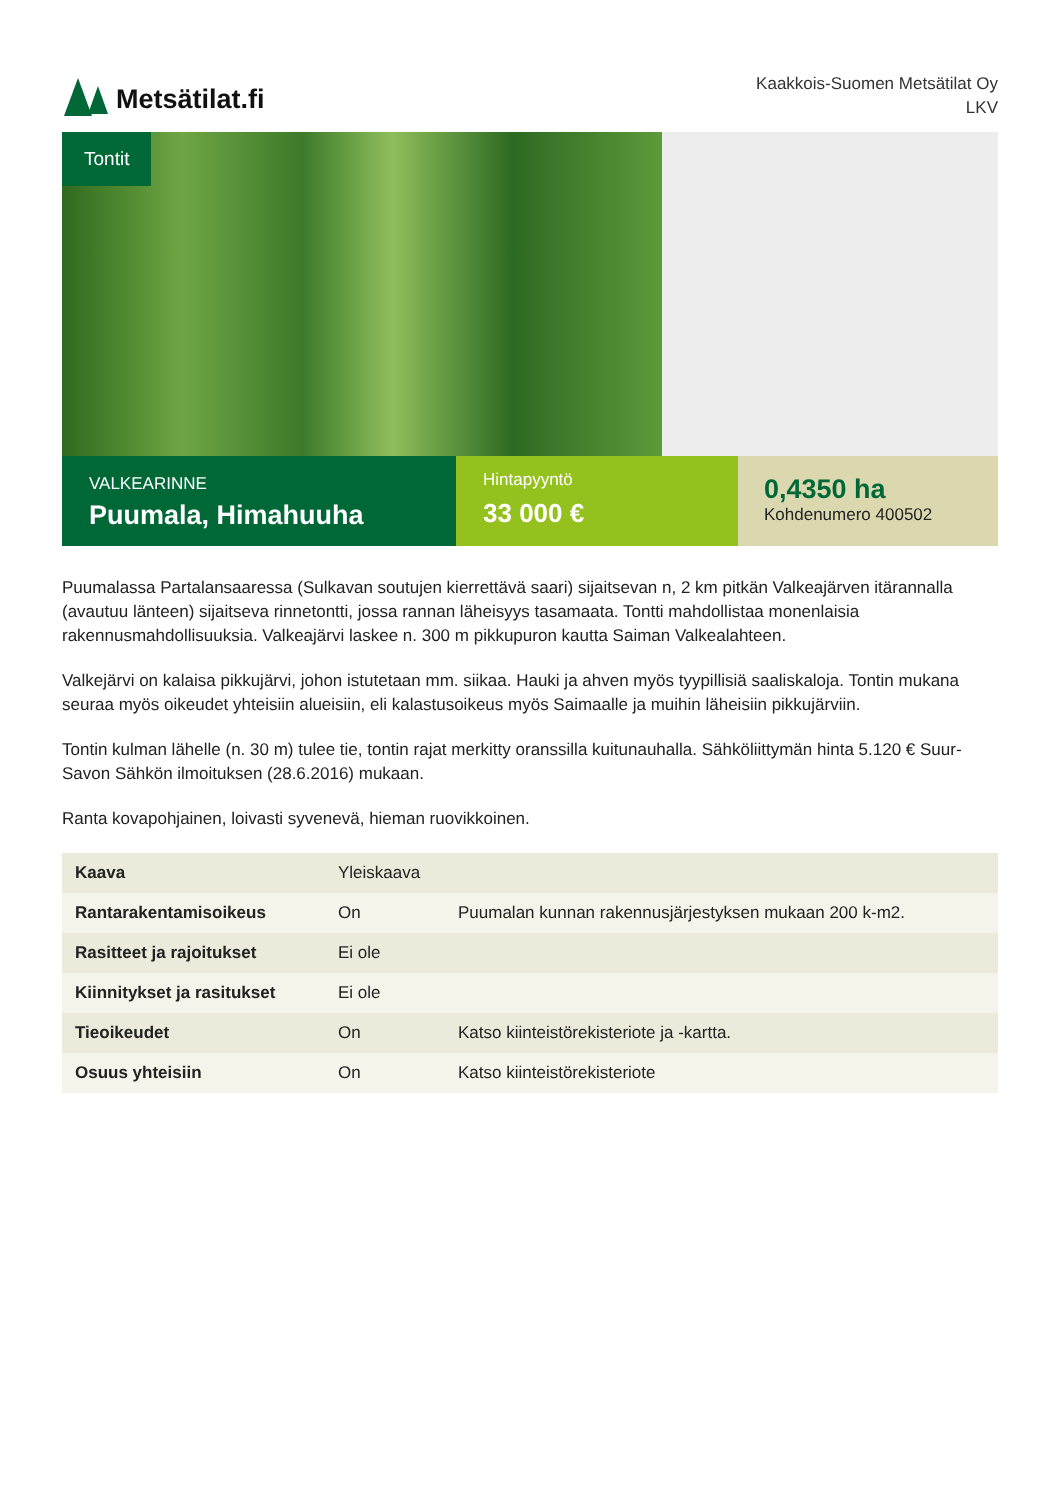Metsätilat.fi
Kaakkois-Suomen Metsätilat Oy
LKV
Tontit
VALKEARINNE
Puumala, Himahuuha
Hintapyyntö
33 000 €
0,4350 ha
Kohdenumero 400502
Puumalassa Partalansaaressa (Sulkavan soutujen kierrettävä saari) sijaitsevan n, 2 km pitkän Valkeajärven itärannalla (avautuu länteen) sijaitseva rinnetontti, jossa rannan läheisyys tasamaata. Tontti mahdollistaa monenlaisia rakennusmahdollisuuksia. Valkeajärvi laskee n. 300 m pikkupuron kautta Saiman Valkealahteen.
Valkejärvi on kalaisa pikkujärvi, johon istutetaan mm. siikaa. Hauki ja ahven myös tyypillisiä saaliskaloja. Tontin mukana seuraa myös oikeudet yhteisiin alueisiin, eli kalastusoikeus myös Saimaalle ja muihin läheisiin pikkujärviin.
Tontin kulman lähelle (n. 30 m) tulee tie, tontin rajat merkitty oranssilla kuitunauhalla. Sähköliittymän hinta 5.120 € Suur-Savon Sähkön ilmoituksen (28.6.2016) mukaan.
Ranta kovapohjainen, loivasti syvenevä, hieman ruovikkoinen.
| Kaava | Yleiskaava | |
| Rantarakentamisoikeus | On | Puumalan kunnan rakennusjärjestyksen mukaan 200 k-m2. |
| Rasitteet ja rajoitukset | Ei ole | |
| Kiinnitykset ja rasitukset | Ei ole | |
| Tieoikeudet | On | Katso kiinteistörekisteriote ja -kartta. |
| Osuus yhteisiin | On | Katso kiinteistörekisteriote |